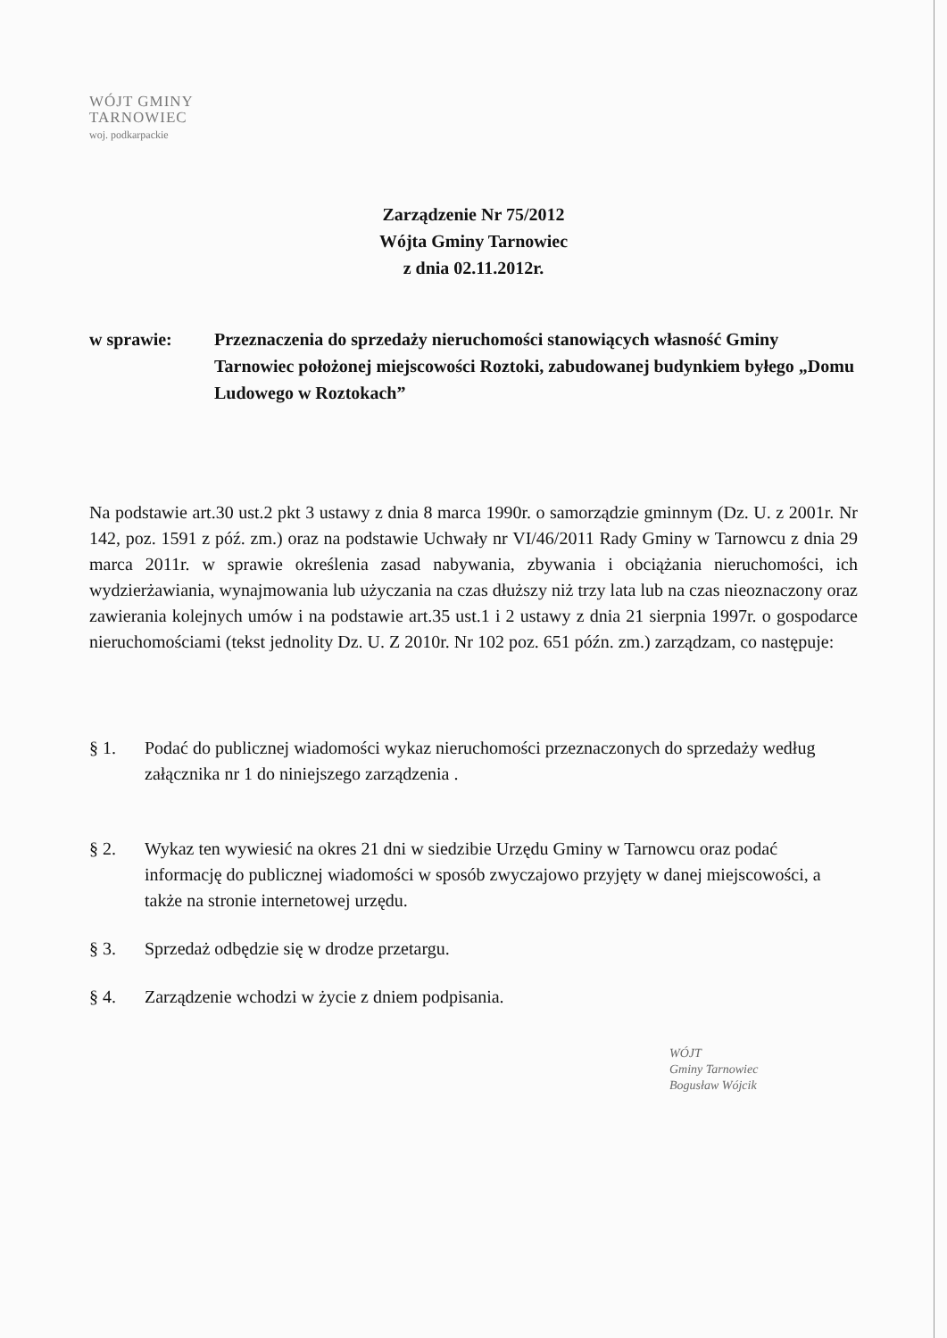WÓJT GMINY
TARNOWIEC
woj. podkarpackie
Zarządzenie Nr 75/2012
Wójta Gminy Tarnowiec
z dnia 02.11.2012r.
w sprawie: Przeznaczenia do sprzedaży nieruchomości stanowiących własność Gminy Tarnowiec położonej miejscowości Roztoki, zabudowanej budynkiem byłego „Domu Ludowego w Roztokach”
Na podstawie art.30 ust.2 pkt 3 ustawy z dnia 8 marca 1990r. o samorządzie gminnym (Dz. U. z 2001r. Nr 142, poz. 1591 z póź. zm.) oraz na podstawie Uchwały nr VI/46/2011 Rady Gminy w Tarnowcu z dnia 29 marca 2011r. w sprawie określenia zasad nabywania, zbywania i obciążania nieruchomości, ich wydzierżawiania, wynajmowania lub użyczania na czas dłuższy niż trzy lata lub na czas nieoznaczony oraz zawierania kolejnych umów i na podstawie art.35 ust.1 i 2 ustawy z dnia 21 sierpnia 1997r. o gospodarce nieruchomościami (tekst jednolity Dz. U. Z 2010r. Nr 102 poz. 651 późn. zm.) zarządzam, co następuje:
§ 1. Podać do publicznej wiadomości wykaz nieruchomości przeznaczonych do sprzedaży według załącznika nr 1 do niniejszego zarządzenia .
§ 2. Wykaz ten wywiesić na okres 21 dni w siedzibie Urzędu Gminy w Tarnowcu oraz podać informację do publicznej wiadomości w sposób zwyczajowo przyjęty w danej miejscowości, a także na stronie internetowej urzędu.
§ 3. Sprzedaż odbędzie się w drodze przetargu.
§ 4. Zarządzenie wchodzi w życie z dniem podpisania.
WÓJT
Gminy Tarnowiec
Bogusław Wójcik